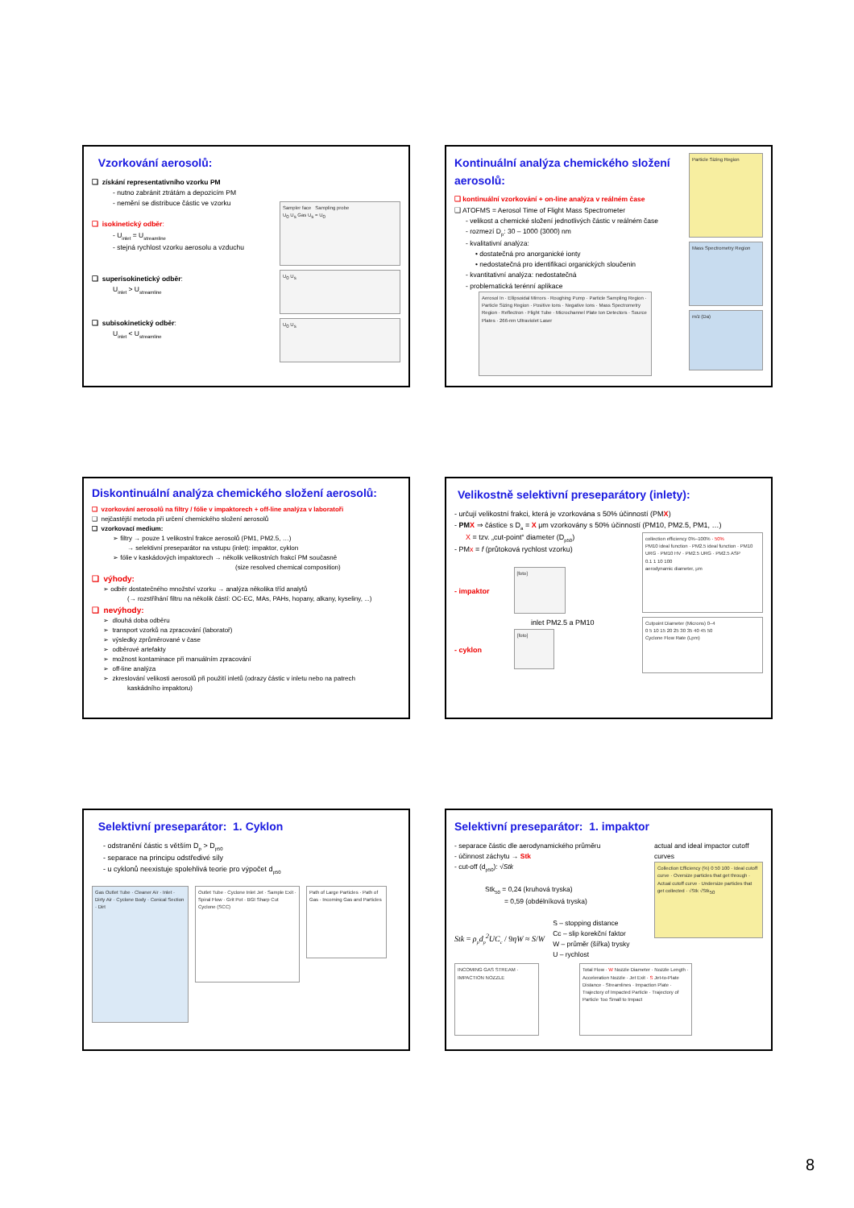Vzorkování aerosolů:
❑ získání representativního vzorku PM
- nutno zabránit ztrátám a depozicím PM
- nemění se distribuce částic ve vzorku
❑ isokinetický odběr:
- U<sub>inlet</sub> = U<sub>streamline</sub>
- stejná rychlost vzorku aerosolu a vzduchu
❑ superisokinetický odběr:
U<sub>inlet</sub> > U<sub>streamline</sub>
❑ subisokinetický odběr:
U<sub>inlet</sub> < U<sub>streamline</sub>
Sampler face Sampling probe
U<sub>0</sub> U<sub>s</sub> Gas U<sub>s</sub> = U<sub>0</sub>
U<sub>0</sub> U<sub>s</sub>
U<sub>0</sub> U<sub>s</sub>
Kontinuální analýza chemického složení aerosolů:
❑ kontinuální vzorkování + on-line analýza v reálném čase
❑ ATOFMS = Aerosol Time of Flight Mass Spectrometer
- velikost a chemické složení jednotlivých částic v reálném čase
- rozmezí D<sub>p</sub>: 30 – 1000 (3000) nm
- kvalitativní analýza:
• dostatečná pro anorganické ionty
• nedostatečná pro identifikaci organických sloučenin
- kvantitativní analýza: nedostatečná
- problematická terénní aplikace
Aerosol In · Ellipsoidal Mirrors · Roughing Pump · Particle Sampling Region · Particle Sizing Region · Positive Ions · Negative Ions · Mass Spectrometry Region · Reflectron · Flight Tube · Microchannel Plate Ion Detectors · Source Plates · 266-nm Ultraviolet Laser
Particle Sizing Region
Mass Spectrometry Region
m/z (Da)
Diskontinuální analýza chemického složení aerosolů:
❑ vzorkování aerosolů na filtry / fólie v impaktorech + off-line analýza v laboratoři
❑ nejčastější metoda při určení chemického složení aerosolů
❑ vzorkovací medium:
➢ filtry → pouze 1 velikostní frakce aerosolů (PM1, PM2.5, …)
→ selektivní preseparátor na vstupu (inlet): impaktor, cyklon
➢ fólie v kaskádových impaktorech → několik velikostních frakcí PM současně
(size resolved chemical composition)
❑ výhody:
➢ odběr dostatečného množství vzorku → analýza několika tříd analytů
(→ rozstříhání filtru na několik částí: OC-EC, MAs, PAHs, hopany, alkany, kyseliny, ...)
❑ nevýhody:
➢ dlouhá doba odběru
➢ transport vzorků na zpracování (laboratoř)
➢ výsledky zprůměrované v čase
➢ odběrové artefakty
➢ možnost kontaminace při manuálním zpracování
➢ off-line analýza
➢ zkreslování velikosti aerosolů při použití inletů (odrazy částic v inletu nebo na patrech
kaskádního impaktoru)
Velikostně selektivní preseparátory (inlety):
- určují velikostní frakci, která je vzorkována s 50% účinností (PMX)
- PMX ⇒ částice s D<sub>a</sub> = X μm vzorkovány s 50% účinností (PM10, PM2.5, PM1, …)
X = tzv. „cut-point“ diameter (D<sub>p50</sub>)
- PMx = f (průtoková rychlost vzorku)
- impaktor
[foto]
inlet PM2.5 a PM10
- cyklon
[foto]
collection efficiency 0%–100% · 50%
PM10 ideal function · PM2.5 ideal function · PM10 URG · PM10 HV · PM2.5 URG · PM2.5 ASP
0.1 1 10 100
aerodynamic diameter, μm
Cutpoint Diameter (Microns) 0–4
0 5 10 15 20 25 30 35 40 45 50
Cyclone Flow Rate (Lpm)
Selektivní preseparátor: 1. Cyklon
- odstranění částic s větším D<sub>p</sub> > D<sub>p50</sub>
- separace na principu odstředivé síly
- u cyklonů neexistuje spolehlivá teorie pro výpočet d<sub>p50</sub>
Gas Outlet Tube · Cleaner Air · Inlet · Dirty Air · Cyclone Body · Conical Section · Dirt
Outlet Tube · Cyclone Inlet Jet · Sample Exit · Spiral Flow · Grit Pot · BGI Sharp Cut Cyclone (SCC)
Path of Large Particles · Path of Gas · Incoming Gas and Particles
Selektivní preseparátor: 1. impaktor
- separace částic dle aerodynamického průměru
- účinnost záchytu → Stk
- cut-off (d<sub>p50</sub>): √Stk
Stk<sub>50</sub> = 0,24 (kruhová tryska)
= 0,59 (obdélníková tryska)
Stk = ρ<sub>p</sub>d<sub>p</sub><sup>2</sup>UC<sub>c</sub> / 9ηW ≈ S/W
S – stopping distance
Cc – slip korekční faktor
W – průměr (šířka) trysky
U – rychlost
actual and ideal impactor cutoff curves
Collection Efficiency (%) 0 50 100 · Ideal cutoff curve · Oversize particles that get through · Actual cutoff curve · Undersize particles that get collected · √Stk √Stk<sub>50</sub>
INCOMING GAS STREAM · IMPACTION NOZZLE
Total Flow · W Nozzle Diameter · Nozzle Length · Acceleration Nozzle · Jet Exit · S Jet-to-Plate Distance · Streamlines · Impaction Plate · Trajectory of Impacted Particle · Trajectory of Particle Too Small to Impact
8